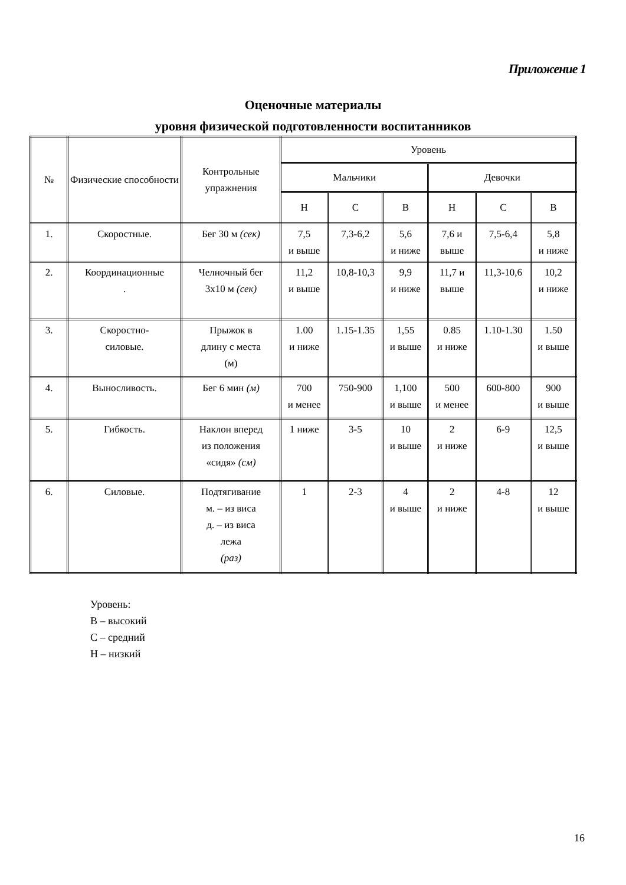Приложение 1
Оценочные материалы
уровня физической подготовленности воспитанников
| № | Физические способности | Контрольные упражнения | Уровень | | | | | |
| --- | --- | --- | --- | --- | --- | --- | --- | --- |
| | | | Мальчики | | | Девочки | | |
| | | | Н | С | В | Н | С | В |
| 1. | Скоростные. | Бег 30 м (сек) | 7,5 и выше | 7,3-6,2 | 5,6 и ниже | 7,6 и выше | 7,5-6,4 | 5,8 и ниже |
| 2. | Координационные . | Челночный бег 3х10 м (сек) | 11,2 и выше | 10,8-10,3 | 9,9 и ниже | 11,7 и выше | 11,3-10,6 | 10,2 и ниже |
| 3. | Скоростно- силовые. | Прыжок в длину с места (м) | 1.00 и ниже | 1.15-1.35 | 1,55 и выше | 0.85 и ниже | 1.10-1.30 | 1.50 и выше |
| 4. | Выносливость. | Бег 6 мин (м) | 700 и менее | 750-900 | 1,100 и выше | 500 и менее | 600-800 | 900 и выше |
| 5. | Гибкость. | Наклон вперед из положения «сидя» (см) | 1 ниже | 3-5 | 10 и выше | 2 и ниже | 6-9 | 12,5 и выше |
| 6. | Силовые. | Подтягивание м. – из виса д. – из виса лежа (раз) | 1 | 2-3 | 4 и выше | 2 и ниже | 4-8 | 12 и выше |
Уровень:
В – высокий
С – средний
Н – низкий
16